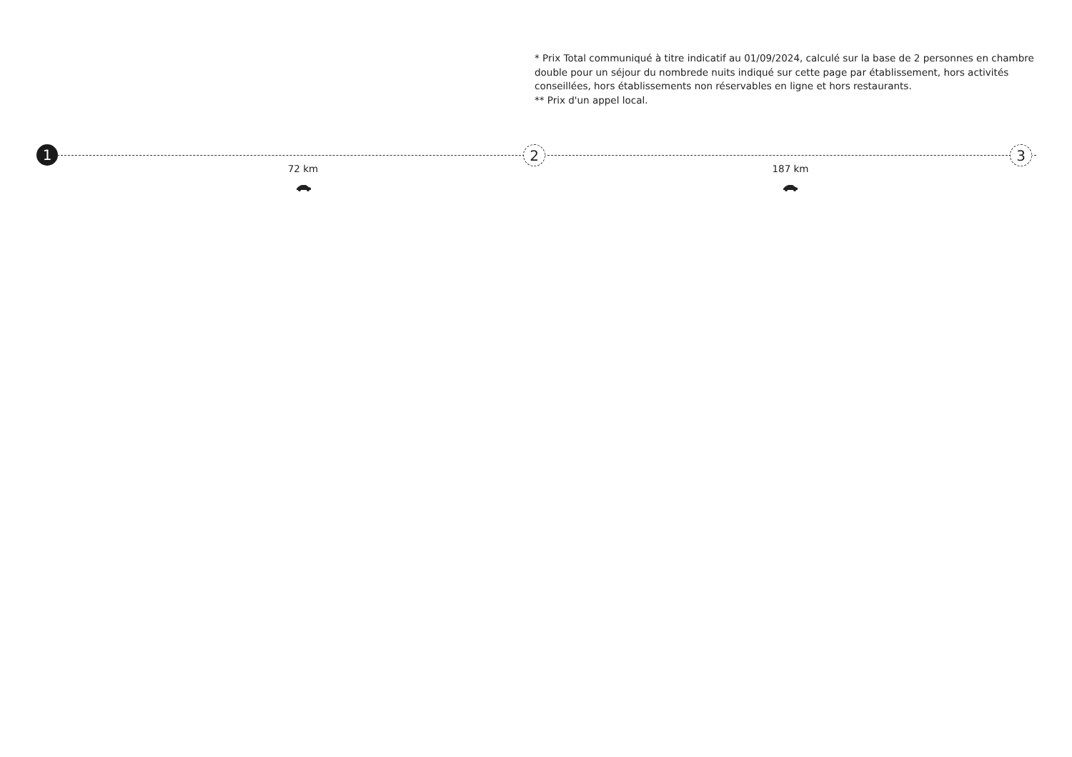* Prix Total communiqué à titre indicatif au 01/09/2024, calculé sur la base de 2 personnes en chambre double pour un séjour du nombrede nuits indiqué sur cette page par établissement, hors activités conseillées, hors établissements non réservables en ligne et hors restaurants.
** Prix d'un appel local.
1
72 km
2
187 km
3